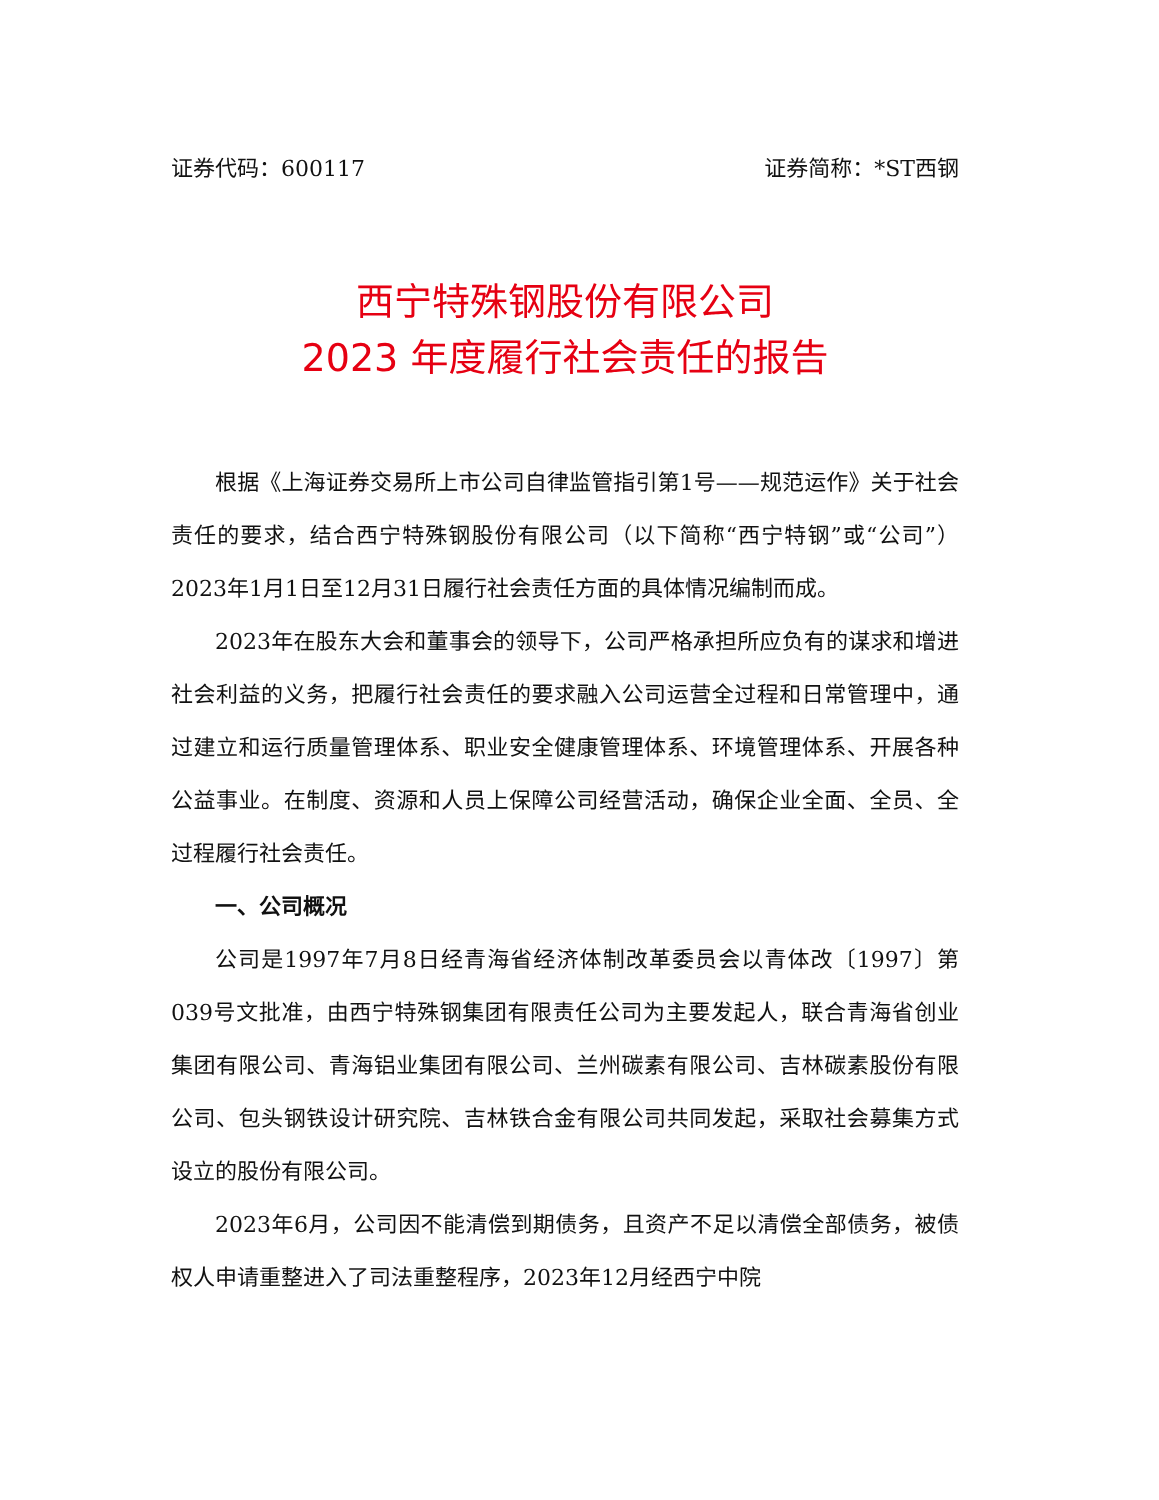证券代码：600117 证券简称：*ST西钢
西宁特殊钢股份有限公司
2023 年度履行社会责任的报告
根据《上海证券交易所上市公司自律监管指引第1号——规范运作》关于社会责任的要求，结合西宁特殊钢股份有限公司（以下简称“西宁特钢”或“公司”）2023年1月1日至12月31日履行社会责任方面的具体情况编制而成。
2023年在股东大会和董事会的领导下，公司严格承担所应负有的谋求和增进社会利益的义务，把履行社会责任的要求融入公司运营全过程和日常管理中，通过建立和运行质量管理体系、职业安全健康管理体系、环境管理体系、开展各种公益事业。在制度、资源和人员上保障公司经营活动，确保企业全面、全员、全过程履行社会责任。
一、公司概况
公司是1997年7月8日经青海省经济体制改革委员会以青体改〔1997〕第039号文批准，由西宁特殊钢集团有限责任公司为主要发起人，联合青海省创业集团有限公司、青海铝业集团有限公司、兰州碳素有限公司、吉林碳素股份有限公司、包头钢铁设计研究院、吉林铁合金有限公司共同发起，采取社会募集方式设立的股份有限公司。
2023年6月，公司因不能清偿到期债务，且资产不足以清偿全部债务，被债权人申请重整进入了司法重整程序，2023年12月经西宁中院